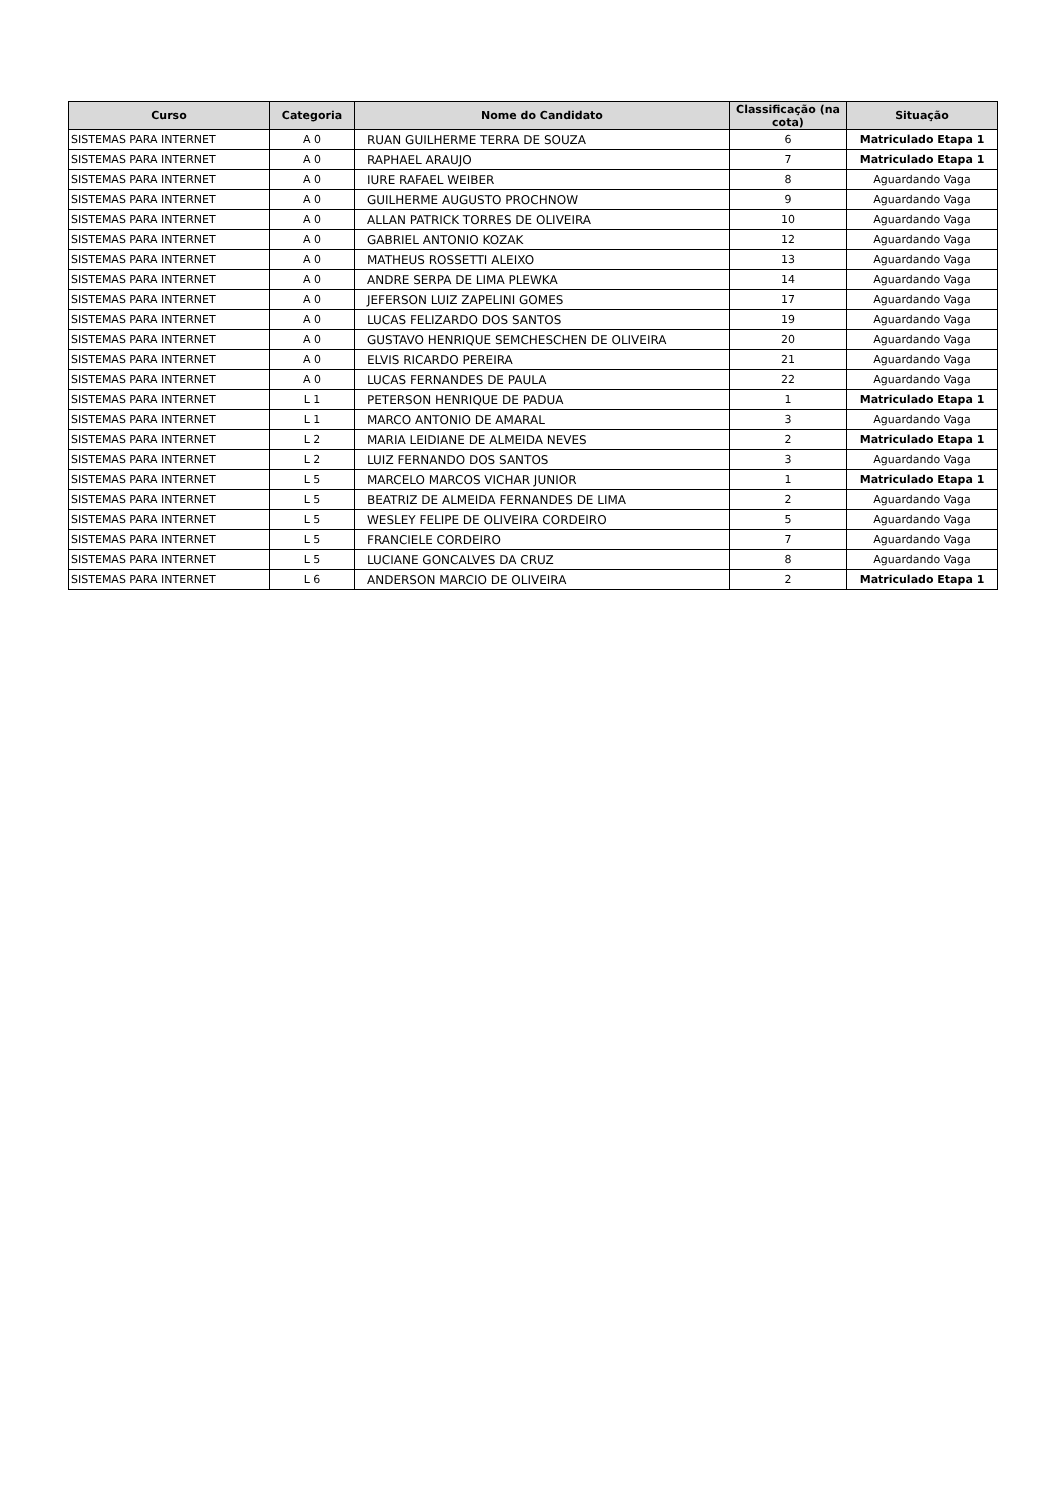| Curso | Categoria | Nome do Candidato | Classificação (na cota) | Situação |
| --- | --- | --- | --- | --- |
| SISTEMAS PARA INTERNET | A 0 | RUAN GUILHERME TERRA DE SOUZA | 6 | Matriculado Etapa 1 |
| SISTEMAS PARA INTERNET | A 0 | RAPHAEL ARAUJO | 7 | Matriculado Etapa 1 |
| SISTEMAS PARA INTERNET | A 0 | IURE RAFAEL WEIBER | 8 | Aguardando Vaga |
| SISTEMAS PARA INTERNET | A 0 | GUILHERME AUGUSTO PROCHNOW | 9 | Aguardando Vaga |
| SISTEMAS PARA INTERNET | A 0 | ALLAN PATRICK TORRES DE OLIVEIRA | 10 | Aguardando Vaga |
| SISTEMAS PARA INTERNET | A 0 | GABRIEL ANTONIO KOZAK | 12 | Aguardando Vaga |
| SISTEMAS PARA INTERNET | A 0 | MATHEUS ROSSETTI ALEIXO | 13 | Aguardando Vaga |
| SISTEMAS PARA INTERNET | A 0 | ANDRE SERPA DE LIMA PLEWKA | 14 | Aguardando Vaga |
| SISTEMAS PARA INTERNET | A 0 | JEFERSON LUIZ ZAPELINI GOMES | 17 | Aguardando Vaga |
| SISTEMAS PARA INTERNET | A 0 | LUCAS FELIZARDO DOS SANTOS | 19 | Aguardando Vaga |
| SISTEMAS PARA INTERNET | A 0 | GUSTAVO HENRIQUE SEMCHESCHEN DE OLIVEIRA | 20 | Aguardando Vaga |
| SISTEMAS PARA INTERNET | A 0 | ELVIS RICARDO PEREIRA | 21 | Aguardando Vaga |
| SISTEMAS PARA INTERNET | A 0 | LUCAS FERNANDES DE PAULA | 22 | Aguardando Vaga |
| SISTEMAS PARA INTERNET | L 1 | PETERSON HENRIQUE DE PADUA | 1 | Matriculado Etapa 1 |
| SISTEMAS PARA INTERNET | L 1 | MARCO ANTONIO DE AMARAL | 3 | Aguardando Vaga |
| SISTEMAS PARA INTERNET | L 2 | MARIA LEIDIANE DE ALMEIDA NEVES | 2 | Matriculado Etapa 1 |
| SISTEMAS PARA INTERNET | L 2 | LUIZ FERNANDO DOS SANTOS | 3 | Aguardando Vaga |
| SISTEMAS PARA INTERNET | L 5 | MARCELO MARCOS VICHAR JUNIOR | 1 | Matriculado Etapa 1 |
| SISTEMAS PARA INTERNET | L 5 | BEATRIZ DE ALMEIDA FERNANDES DE LIMA | 2 | Aguardando Vaga |
| SISTEMAS PARA INTERNET | L 5 | WESLEY FELIPE DE OLIVEIRA CORDEIRO | 5 | Aguardando Vaga |
| SISTEMAS PARA INTERNET | L 5 | FRANCIELE CORDEIRO | 7 | Aguardando Vaga |
| SISTEMAS PARA INTERNET | L 5 | LUCIANE GONCALVES DA CRUZ | 8 | Aguardando Vaga |
| SISTEMAS PARA INTERNET | L 6 | ANDERSON MARCIO DE OLIVEIRA | 2 | Matriculado Etapa 1 |